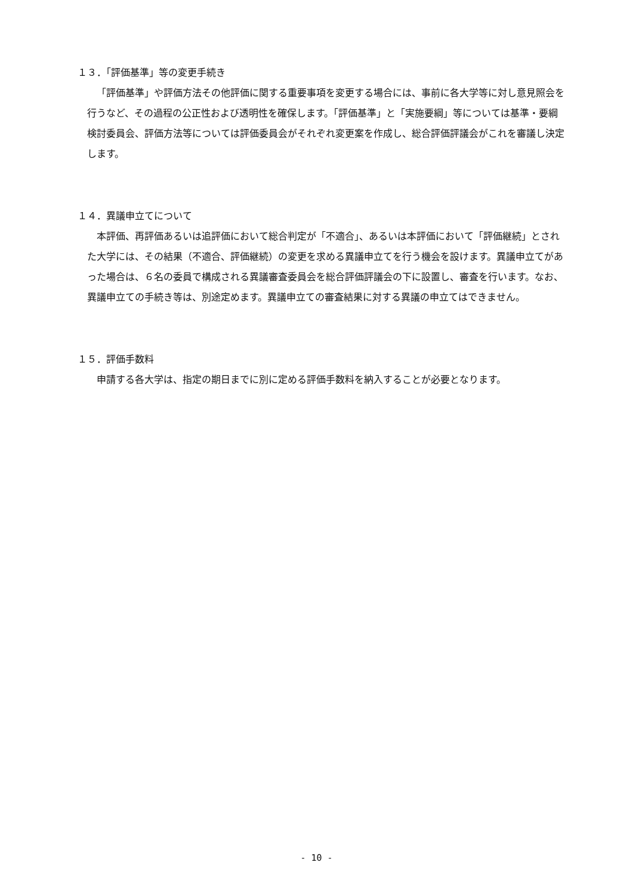１３．「評価基準」等の変更手続き
「評価基準」や評価方法その他評価に関する重要事項を変更する場合には、事前に各大学等に対し意見照会を行うなど、その過程の公正性および透明性を確保します。「評価基準」と「実施要綱」等については基準・要綱検討委員会、評価方法等については評価委員会がそれぞれ変更案を作成し、総合評価評議会がこれを審議し決定します。
１４．異議申立てについて
本評価、再評価あるいは追評価において総合判定が「不適合」、あるいは本評価において「評価継続」とされた大学には、その結果（不適合、評価継続）の変更を求める異議申立てを行う機会を設けます。異議申立てがあった場合は、６名の委員で構成される異議審査委員会を総合評価評議会の下に設置し、審査を行います。なお、異議申立ての手続き等は、別途定めます。異議申立ての審査結果に対する異議の申立てはできません。
１５．評価手数料
申請する各大学は、指定の期日までに別に定める評価手数料を納入することが必要となります。
- 10 -